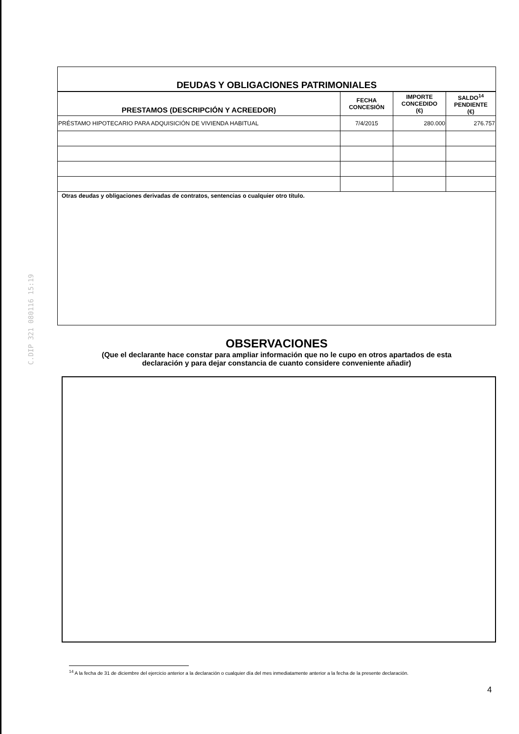C.DIP 321 080116 15:19
| DEUDAS Y OBLIGACIONES PATRIMONIALES | | | |
| PRESTAMOS (DESCRIPCIÓN Y ACREEDOR) | FECHA CONCESIÓN | IMPORTE CONCEDIDO (€) | SALDO<sup>14</sup> PENDIENTE (€) |
| PRÉSTAMO HIPOTECARIO PARA ADQUISICIÓN DE VIVIENDA HABITUAL | 7/4/2015 | 280.000 | 276.757 |
| Otras deudas y obligaciones derivadas de contratos, sentencias o cualquier otro título. | | | |
OBSERVACIONES
(Que el declarante hace constar para ampliar información que no le cupo en otros apartados de esta
declaración y para dejar constancia de cuanto considere conveniente añadir)
<sup>14</sup> A la fecha de 31 de diciembre del ejercicio anterior a la declaración o cualquier día del mes inmediatamente anterior a la fecha de la presente declaración.
4